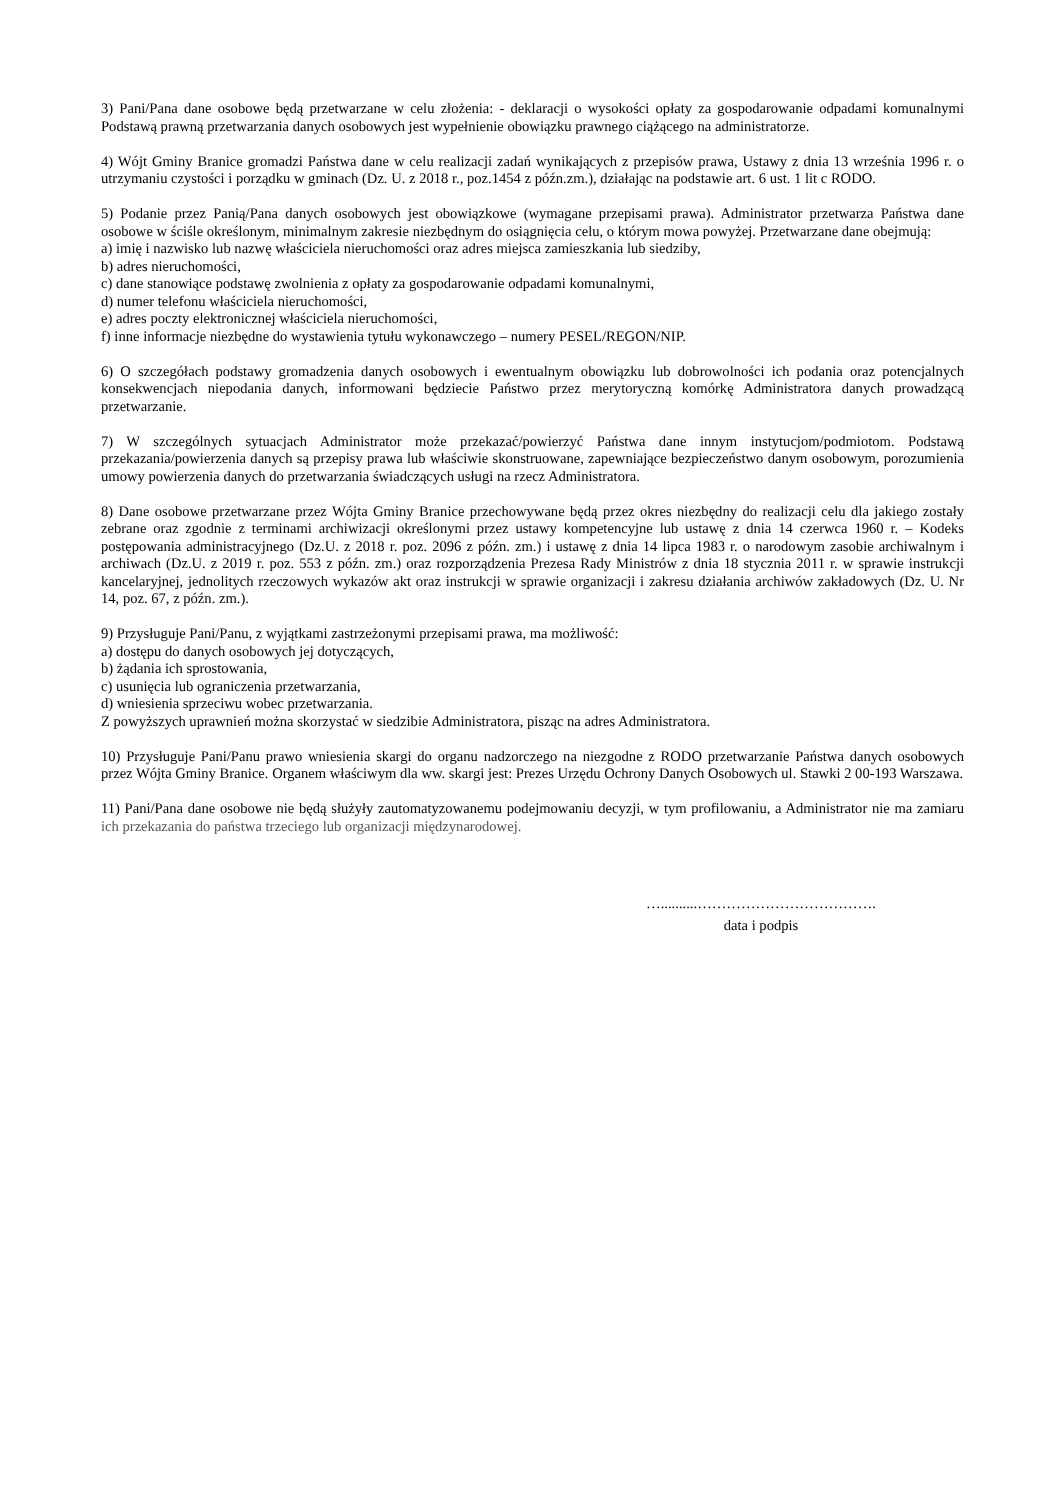3) Pani/Pana dane osobowe będą przetwarzane w celu złożenia: - deklaracji o wysokości opłaty za gospodarowanie odpadami komunalnymi Podstawą prawną przetwarzania danych osobowych jest wypełnienie obowiązku prawnego ciążącego na administratorze.
4) Wójt Gminy Branice gromadzi Państwa dane w celu realizacji zadań wynikających z przepisów prawa, Ustawy z dnia 13 września 1996 r. o utrzymaniu czystości i porządku w gminach (Dz. U. z 2018 r., poz.1454 z późn.zm.), działając na podstawie art. 6 ust. 1 lit c RODO.
5) Podanie przez Panią/Pana danych osobowych jest obowiązkowe (wymagane przepisami prawa). Administrator przetwarza Państwa dane osobowe w ściśle określonym, minimalnym zakresie niezbędnym do osiągnięcia celu, o którym mowa powyżej. Przetwarzane dane obejmują:
a) imię i nazwisko lub nazwę właściciela nieruchomości oraz adres miejsca zamieszkania lub siedziby,
b) adres nieruchomości,
c) dane stanowiące podstawę zwolnienia z opłaty za gospodarowanie odpadami komunalnymi,
d) numer telefonu właściciela nieruchomości,
e) adres poczty elektronicznej właściciela nieruchomości,
f) inne informacje niezbędne do wystawienia tytułu wykonawczego – numery PESEL/REGON/NIP.
6) O szczegółach podstawy gromadzenia danych osobowych i ewentualnym obowiązku lub dobrowolności ich podania oraz potencjalnych konsekwencjach niepodania danych, informowani będziecie Państwo przez merytoryczną komórkę Administratora danych prowadzącą przetwarzanie.
7) W szczególnych sytuacjach Administrator może przekazać/powierzyć Państwa dane innym instytucjom/podmiotom. Podstawą przekazania/powierzenia danych są przepisy prawa lub właściwie skonstruowane, zapewniające bezpieczeństwo danym osobowym, porozumienia umowy powierzenia danych do przetwarzania świadczących usługi na rzecz Administratora.
8) Dane osobowe przetwarzane przez Wójta Gminy Branice przechowywane będą przez okres niezbędny do realizacji celu dla jakiego zostały zebrane oraz zgodnie z terminami archiwizacji określonymi przez ustawy kompetencyjne lub ustawę z dnia 14 czerwca 1960 r. – Kodeks postępowania administracyjnego (Dz.U. z 2018 r. poz. 2096 z późn. zm.) i ustawę z dnia 14 lipca 1983 r. o narodowym zasobie archiwalnym i archiwach (Dz.U. z 2019 r. poz. 553 z późn. zm.) oraz rozporządzenia Prezesa Rady Ministrów z dnia 18 stycznia 2011 r. w sprawie instrukcji kancelaryjnej, jednolitych rzeczowych wykazów akt oraz instrukcji w sprawie organizacji i zakresu działania archiwów zakładowych (Dz. U. Nr 14, poz. 67, z późn. zm.).
9) Przysługuje Pani/Panu, z wyjątkami zastrzeżonymi przepisami prawa, ma możliwość:
a) dostępu do danych osobowych jej dotyczących,
b) żądania ich sprostowania,
c) usunięcia lub ograniczenia przetwarzania,
d) wniesienia sprzeciwu wobec przetwarzania.
Z powyższych uprawnień można skorzystać w siedzibie Administratora, pisząc na adres Administratora.
10) Przysługuje Pani/Panu prawo wniesienia skargi do organu nadzorczego na niezgodne z RODO przetwarzanie Państwa danych osobowych przez Wójta Gminy Branice. Organem właściwym dla ww. skargi jest: Prezes Urzędu Ochrony Danych Osobowych ul. Stawki 2 00-193 Warszawa.
11) Pani/Pana dane osobowe nie będą służyły zautomatyzowanemu podejmowaniu decyzji, w tym profilowaniu, a Administrator nie ma zamiaru ich przekazania do państwa trzeciego lub organizacji międzynarodowej.
…..........……………………………….
data i podpis